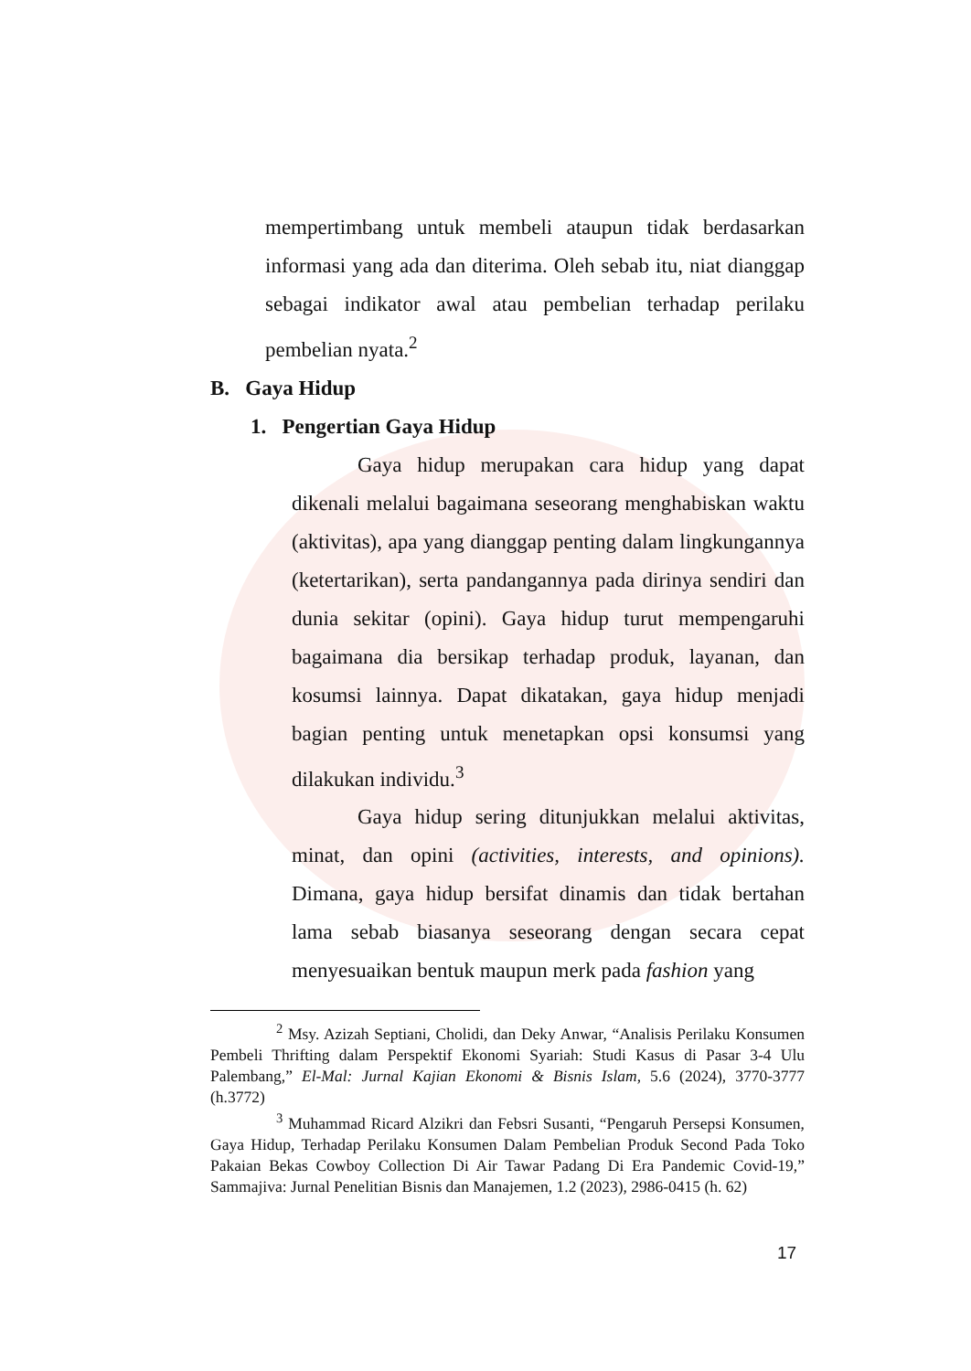mempertimbang untuk membeli ataupun tidak berdasarkan informasi yang ada dan diterima. Oleh sebab itu, niat dianggap sebagai indikator awal atau pembelian terhadap perilaku pembelian nyata.<sup>2</sup>
B. Gaya Hidup
1. Pengertian Gaya Hidup
Gaya hidup merupakan cara hidup yang dapat dikenali melalui bagaimana seseorang menghabiskan waktu (aktivitas), apa yang dianggap penting dalam lingkungannya (ketertarikan), serta pandangannya pada dirinya sendiri dan dunia sekitar (opini). Gaya hidup turut mempengaruhi bagaimana dia bersikap terhadap produk, layanan, dan kosumsi lainnya. Dapat dikatakan, gaya hidup menjadi bagian penting untuk menetapkan opsi konsumsi yang dilakukan individu.<sup>3</sup>
Gaya hidup sering ditunjukkan melalui aktivitas, minat, dan opini (activities, interests, and opinions). Dimana, gaya hidup bersifat dinamis dan tidak bertahan lama sebab biasanya seseorang dengan secara cepat menyesuaikan bentuk maupun merk pada fashion yang
<sup>2</sup> Msy. Azizah Septiani, Cholidi, dan Deky Anwar, “Analisis Perilaku Konsumen Pembeli Thrifting dalam Perspektif Ekonomi Syariah: Studi Kasus di Pasar 3-4 Ulu Palembang,” El-Mal: Jurnal Kajian Ekonomi & Bisnis Islam, 5.6 (2024), 3770-3777 (h.3772)
<sup>3</sup> Muhammad Ricard Alzikri dan Febsri Susanti, “Pengaruh Persepsi Konsumen, Gaya Hidup, Terhadap Perilaku Konsumen Dalam Pembelian Produk Second Pada Toko Pakaian Bekas Cowboy Collection Di Air Tawar Padang Di Era Pandemic Covid-19,” Sammajiva: Jurnal Penelitian Bisnis dan Manajemen, 1.2 (2023), 2986-0415 (h. 62)
17